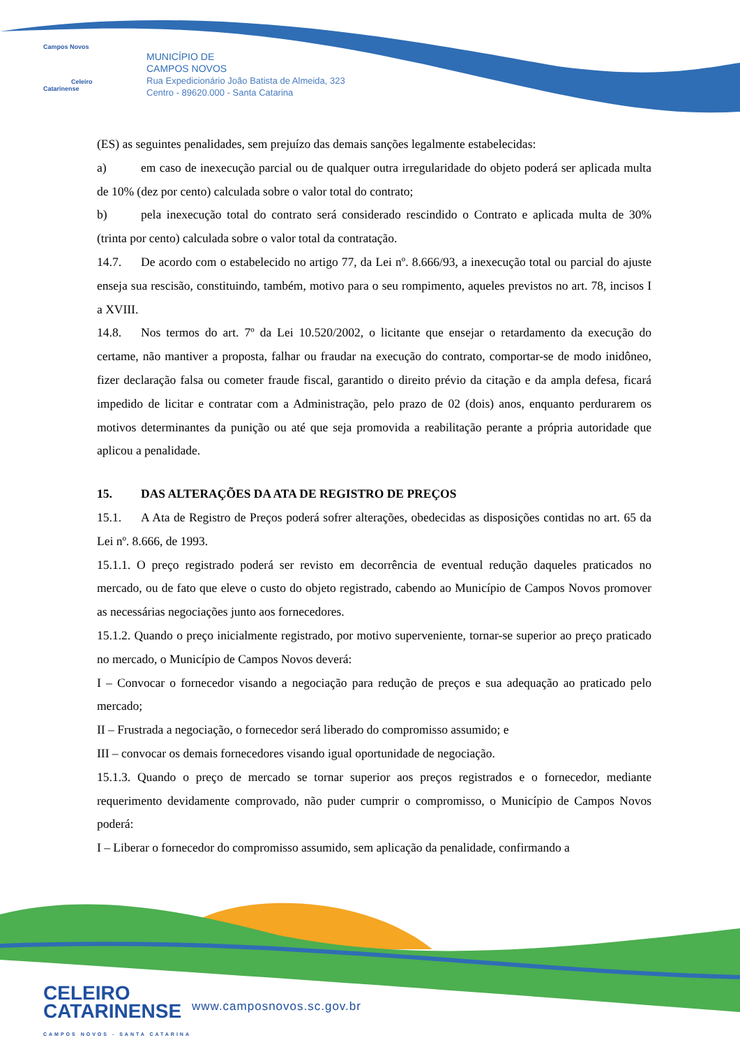Campos Novos
Celeiro Catarinense
MUNICÍPIO DE
CAMPOS NOVOS
Rua Expedicionário João Batista de Almeida, 323
Centro - 89620.000 - Santa Catarina
(ES) as seguintes penalidades, sem prejuízo das demais sanções legalmente estabelecidas:
a) em caso de inexecução parcial ou de qualquer outra irregularidade do objeto poderá ser aplicada multa de 10% (dez por cento) calculada sobre o valor total do contrato;
b) pela inexecução total do contrato será considerado rescindido o Contrato e aplicada multa de 30% (trinta por cento) calculada sobre o valor total da contratação.
14.7. De acordo com o estabelecido no artigo 77, da Lei nº. 8.666/93, a inexecução total ou parcial do ajuste enseja sua rescisão, constituindo, também, motivo para o seu rompimento, aqueles previstos no art. 78, incisos I a XVIII.
14.8. Nos termos do art. 7º da Lei 10.520/2002, o licitante que ensejar o retardamento da execução do certame, não mantiver a proposta, falhar ou fraudar na execução do contrato, comportar-se de modo inidôneo, fizer declaração falsa ou cometer fraude fiscal, garantido o direito prévio da citação e da ampla defesa, ficará impedido de licitar e contratar com a Administração, pelo prazo de 02 (dois) anos, enquanto perdurarem os motivos determinantes da punição ou até que seja promovida a reabilitação perante a própria autoridade que aplicou a penalidade.
15. DAS ALTERAÇÕES DA ATA DE REGISTRO DE PREÇOS
15.1. A Ata de Registro de Preços poderá sofrer alterações, obedecidas as disposições contidas no art. 65 da Lei nº. 8.666, de 1993.
15.1.1. O preço registrado poderá ser revisto em decorrência de eventual redução daqueles praticados no mercado, ou de fato que eleve o custo do objeto registrado, cabendo ao Município de Campos Novos promover as necessárias negociações junto aos fornecedores.
15.1.2. Quando o preço inicialmente registrado, por motivo superveniente, tornar-se superior ao preço praticado no mercado, o Município de Campos Novos deverá:
I – Convocar o fornecedor visando a negociação para redução de preços e sua adequação ao praticado pelo mercado;
II – Frustrada a negociação, o fornecedor será liberado do compromisso assumido; e
III – convocar os demais fornecedores visando igual oportunidade de negociação.
15.1.3. Quando o preço de mercado se tornar superior aos preços registrados e o fornecedor, mediante requerimento devidamente comprovado, não puder cumprir o compromisso, o Município de Campos Novos poderá:
I – Liberar o fornecedor do compromisso assumido, sem aplicação da penalidade, confirmando a
CELEIRO
CATARINENSE
CAMPOS NOVOS - SANTA CATARINA
www.camposnovos.sc.gov.br